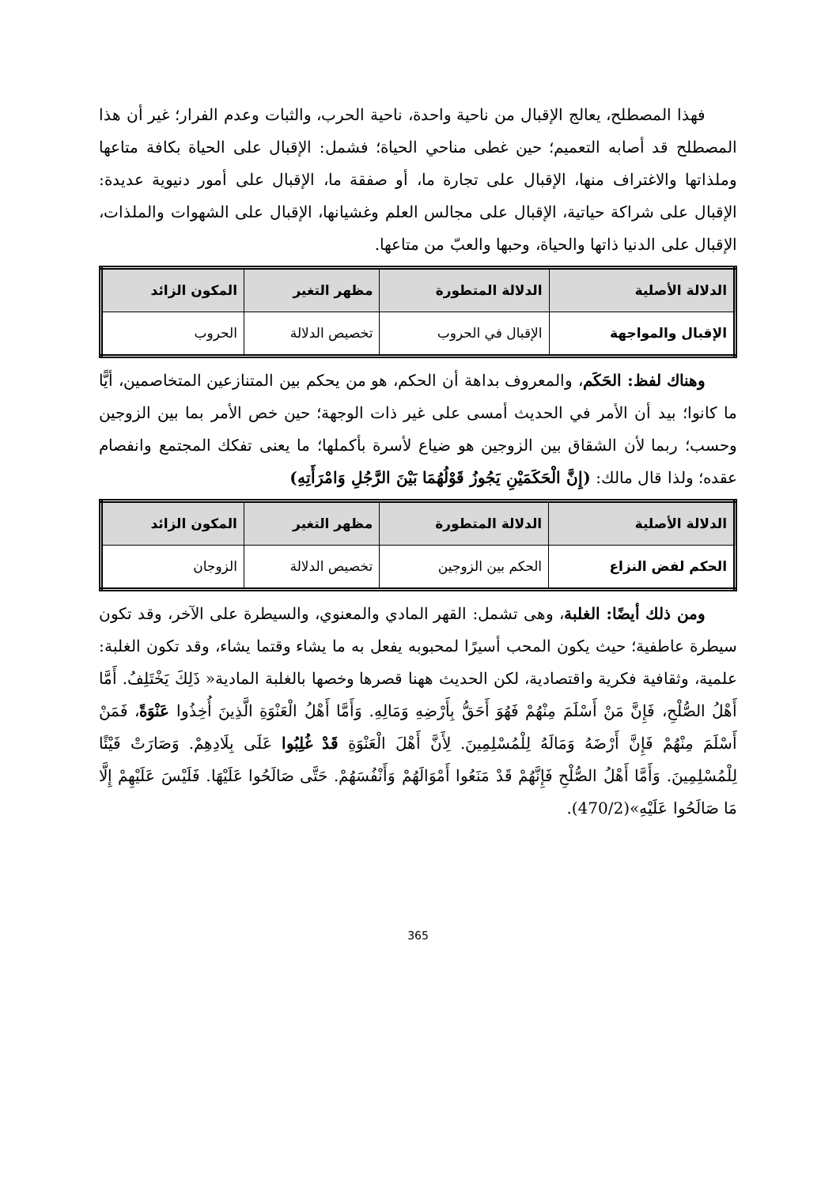فهذا المصطلح، يعالج الإقبال من ناحية واحدة، ناحية الحرب، والثبات وعدم الفرار؛ غير أن هذا المصطلح قد أصابه التعميم؛ حين غطى مناحي الحياة؛ فشمل: الإقبال على الحياة بكافة متاعها وملذاتها والاغتراف منها، الإقبال على تجارة ما، أو صفقة ما، الإقبال على أمور دنيوية عديدة: الإقبال على شراكة حياتية، الإقبال على مجالس العلم وغشيانها، الإقبال على الشهوات والملذات، الإقبال على الدنيا ذاتها والحياة، وحبها والعبّ من متاعها.
| الدلالة الأصلية | الدلالة المتطورة | مظهر التغير | المكون الزائد |
| --- | --- | --- | --- |
| الإقبال والمواجهة | الإقبال في الحروب | تخصيص الدلالة | الحروب |
وهناك لفظ: الحَكَم، والمعروف بداهة أن الحكم، هو من يحكم بين المتنازعين المتخاصمين، أيًّا ما كانوا؛ بيد أن الأمر في الحديث أمسى على غير ذات الوجهة؛ حين خص الأمر بما بين الزوجين وحسب؛ ربما لأن الشقاق بين الزوجين هو ضياع لأسرة بأكملها؛ ما يعنى تفكك المجتمع وانفصام عقده؛ ولذا قال مالك: (إِنَّ الْحَكَمَيْنِ يَجُوزُ قَوْلُهُمَا بَيْنَ الرَّجُلِ وَامْرَأَتِهِ)
| الدلالة الأصلية | الدلالة المتطورة | مظهر التغير | المكون الزائد |
| --- | --- | --- | --- |
| الحكم لفض النزاع | الحكم بين الزوجين | تخصيص الدلالة | الزوجان |
ومن ذلك أيضًا: الغلبة، وهى تشمل: القهر المادي والمعنوي، والسيطرة على الآخر، وقد تكون سيطرة عاطفية؛ حيث يكون المحب أسيرًا لمحبوبه يفعل به ما يشاء وقتما يشاء، وقد تكون الغلبة: علمية، وثقافية فكرية واقتصادية، لكن الحديث ههنا قصرها وخصها بالغلبة المادية« ذَلِكَ يَخْتَلِفُ. أَمَّا أَهْلُ الصُّلْحِ، فَإِنَّ مَنْ أَسْلَمَ مِنْهُمْ فَهُوَ أَحَقُّ بِأَرْضِهِ وَمَالِهِ. وَأَمَّا أَهْلُ الْعَنْوَةِ الَّذِينَ أُخِذُوا عَنْوَةً، فَمَنْ أَسْلَمَ مِنْهُمْ فَإِنَّ أَرْضَهُ وَمَالَهُ لِلْمُسْلِمِينَ. لِأَنَّ أَهْلَ الْعَنْوَةِ قَدْ غُلِبُوا عَلَى بِلَادِهِمْ. وَصَارَتْ فَيْئًا لِلْمُسْلِمِينَ. وَأَمَّا أَهْلُ الصُّلْحِ فَإِنَّهُمْ قَدْ مَنَعُوا أَمْوَالَهُمْ وَأَنْفُسَهُمْ. حَتَّى صَالَحُوا عَلَيْهَا. فَلَيْسَ عَلَيْهِمْ إِلَّا مَا صَالَحُوا عَلَيْهِ»(470/2).
365